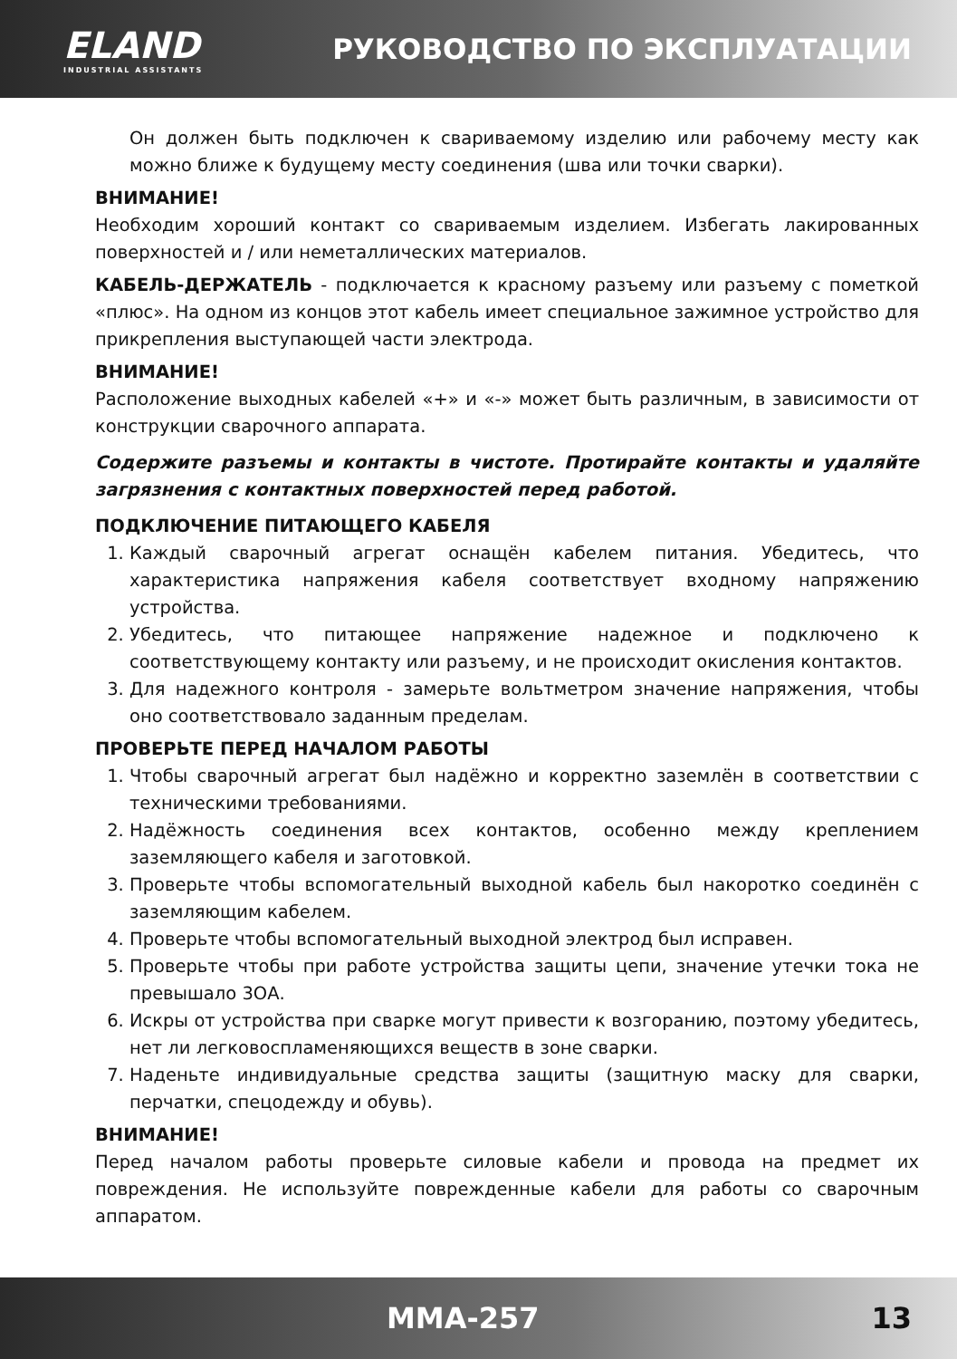ELAND
INDUSTRIAL ASSISTANTS
РУКОВОДСТВО ПО ЭКСПЛУАТАЦИИ
Он должен быть подключен к свариваемому изделию или рабочему месту как можно ближе к будущему месту соединения (шва или точки сварки).
ВНИМАНИЕ!
Необходим хороший контакт со свариваемым изделием. Избегать лакированных поверхностей и / или неметаллических материалов.
КАБЕЛЬ-ДЕРЖАТЕЛЬ - подключается к красному разъему или разъему с пометкой «плюс». На одном из концов этот кабель имеет специальное зажимное устройство для прикрепления выступающей части электрода.
ВНИМАНИЕ!
Расположение выходных кабелей «+» и «-» может быть различным, в зависимости от конструкции сварочного аппарата.
Содержите разъемы и контакты в чистоте. Протирайте контакты и удаляйте загрязнения с контактных поверхностей перед работой.
ПОДКЛЮЧЕНИЕ ПИТАЮЩЕГО КАБЕЛЯ
1. Каждый сварочный агрегат оснащён кабелем питания. Убедитесь, что характеристика напряжения кабеля соответствует входному напряжению устройства.
2. Убедитесь, что питающее напряжение надежное и подключено к соответствующему контакту или разъему, и не происходит окисления контактов.
3. Для надежного контроля - замерьте вольтметром значение напряжения, чтобы оно соответствовало заданным пределам.
ПРОВЕРЬТЕ ПЕРЕД НАЧАЛОМ РАБОТЫ
1. Чтобы сварочный агрегат был надёжно и корректно заземлён в соответствии с техническими требованиями.
2. Надёжность соединения всех контактов, особенно между креплением заземляющего кабеля и заготовкой.
3. Проверьте чтобы вспомогательный выходной кабель был накоротко соединён с заземляющим кабелем.
4. Проверьте чтобы вспомогательный выходной электрод был исправен.
5. Проверьте чтобы при работе устройства защиты цепи, значение утечки тока не превышало 3ОА.
6. Искры от устройства при сварке могут привести к возгоранию, поэтому убедитесь, нет ли легковоспламеняющихся веществ в зоне сварки.
7. Наденьте индивидуальные средства защиты (защитную маску для сварки, перчатки, спецодежду и обувь).
ВНИМАНИЕ!
Перед началом работы проверьте силовые кабели и провода на предмет их повреждения. Не используйте поврежденные кабели для работы со сварочным аппаратом.
MMA-257 13